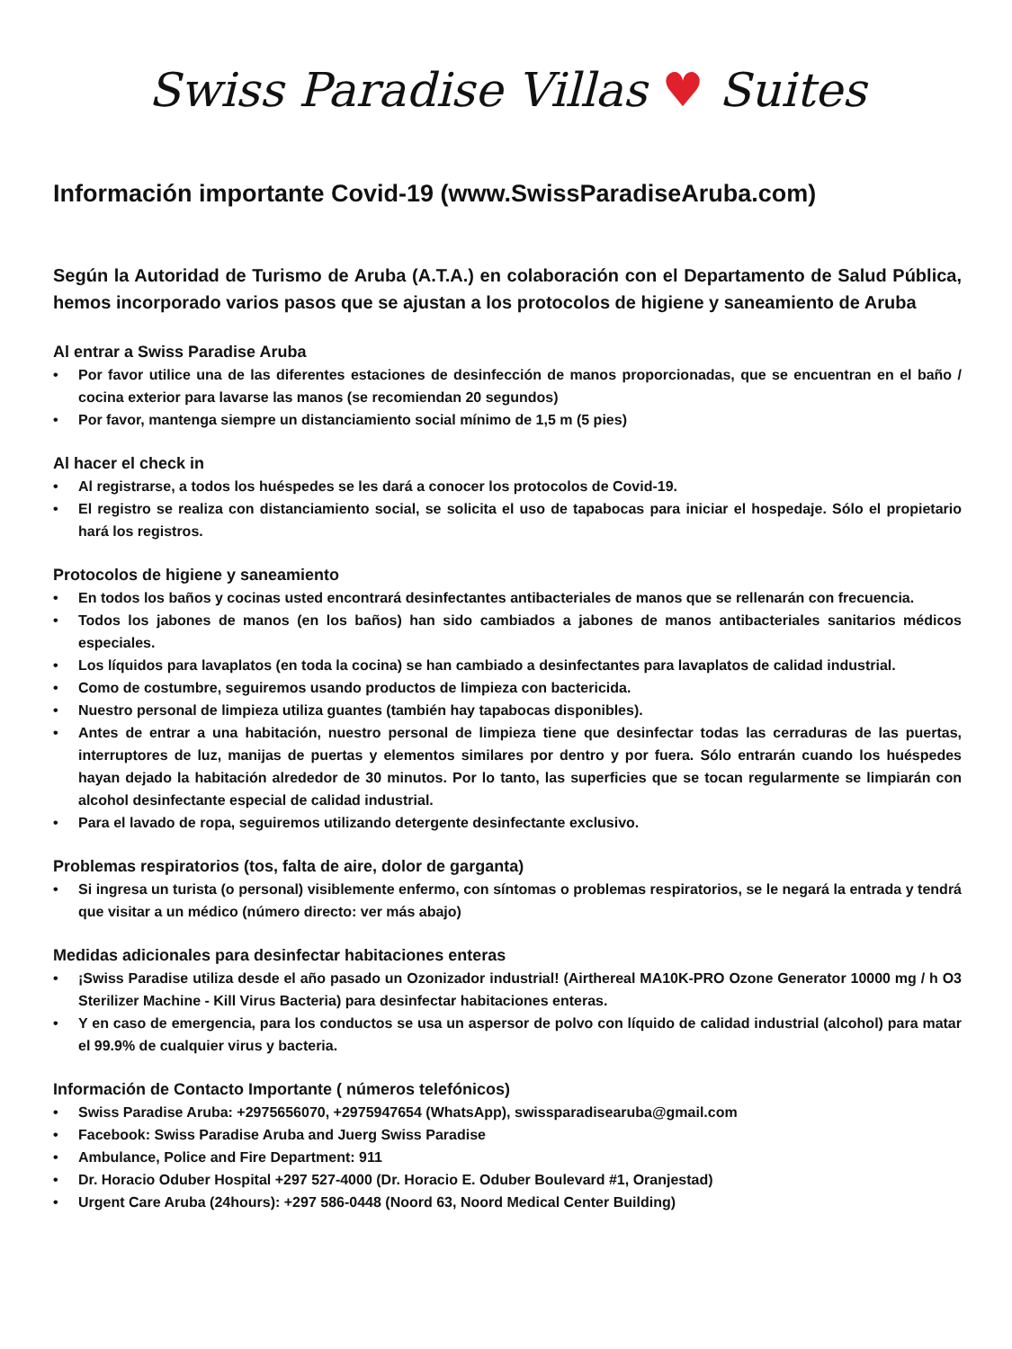Swiss Paradise Villas ♥ Suites
Información importante Covid-19 (www.SwissParadiseAruba.com)
Según la Autoridad de Turismo de Aruba (A.T.A.) en colaboración con el Departamento de Salud Pública, hemos incorporado varios pasos que se ajustan a los protocolos de higiene y saneamiento de Aruba
Al entrar a Swiss Paradise Aruba
• Por favor utilice una de las diferentes estaciones de desinfección de manos proporcionadas, que se encuentran en el baño / cocina exterior para lavarse las manos (se recomiendan 20 segundos)
• Por favor, mantenga siempre un distanciamiento social mínimo de 1,5 m (5 pies)
Al hacer el check in
• Al registrarse, a todos los huéspedes se les dará a conocer los protocolos de Covid-19.
• El registro se realiza con distanciamiento social, se solicita el uso de tapabocas para iniciar el hospedaje. Sólo el propietario hará los registros.
Protocolos de higiene y saneamiento
• En todos los baños y cocinas usted encontrará desinfectantes antibacteriales de manos que se rellenarán con frecuencia.
• Todos los jabones de manos (en los baños) han sido cambiados a jabones de manos antibacteriales sanitarios médicos especiales.
• Los líquidos para lavaplatos (en toda la cocina) se han cambiado a desinfectantes para lavaplatos de calidad industrial.
• Como de costumbre, seguiremos usando productos de limpieza con bactericida.
• Nuestro personal de limpieza utiliza guantes (también hay tapabocas disponibles).
• Antes de entrar a una habitación, nuestro personal de limpieza tiene que desinfectar todas las cerraduras de las puertas, interruptores de luz, manijas de puertas y elementos similares por dentro y por fuera. Sólo entrarán cuando los huéspedes hayan dejado la habitación alrededor de 30 minutos. Por lo tanto, las superficies que se tocan regularmente se limpiarán con alcohol desinfectante especial de calidad industrial.
• Para el lavado de ropa, seguiremos utilizando detergente desinfectante exclusivo.
Problemas respiratorios (tos, falta de aire, dolor de garganta)
• Si ingresa un turista (o personal) visiblemente enfermo, con síntomas o problemas respiratorios, se le negará la entrada y tendrá que visitar a un médico (número directo: ver más abajo)
Medidas adicionales para desinfectar habitaciones enteras
• ¡Swiss Paradise utiliza desde el año pasado un Ozonizador industrial! (Airthereal MA10K-PRO Ozone Generator 10000 mg / h O3 Sterilizer Machine - Kill Virus Bacteria) para desinfectar habitaciones enteras.
• Y en caso de emergencia, para los conductos se usa un aspersor de polvo con líquido de calidad industrial (alcohol) para matar el 99.9% de cualquier virus y bacteria.
Información de Contacto Importante ( números telefónicos)
• Swiss Paradise Aruba: +2975656070, +2975947654 (WhatsApp), swissparadisearuba@gmail.com
• Facebook: Swiss Paradise Aruba and Juerg Swiss Paradise
• Ambulance, Police and Fire Department: 911
• Dr. Horacio Oduber Hospital +297 527-4000 (Dr. Horacio E. Oduber Boulevard #1, Oranjestad)
• Urgent Care Aruba (24hours): +297 586-0448 (Noord 63, Noord Medical Center Building)